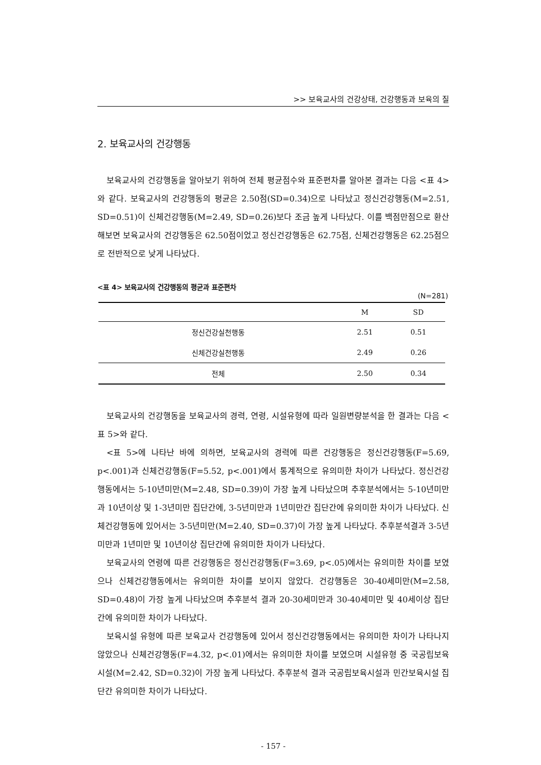>> 보육교사의 건강상태, 건강행동과 보육의 질
2. 보육교사의 건강행동
보육교사의 건강행동을 알아보기 위하여 전체 평균점수와 표준편차를 알아본 결과는 다음 <표 4>와 같다. 보육교사의 건강행동의 평균은 2.50점(SD=0.34)으로 나타났고 정신건강행동(M=2.51, SD=0.51)이 신체건강행동(M=2.49, SD=0.26)보다 조금 높게 나타났다. 이를 백점만점으로 환산해보면 보육교사의 건강행동은 62.50점이었고 정신건강행동은 62.75점, 신체건강행동은 62.25점으로 전반적으로 낮게 나타났다.
<표 4> 보육교사의 건강행동의 평균과 표준편차
(N=281)
| | M | SD |
| --- | --- | --- |
| 정신건강실천행동 | 2.51 | 0.51 |
| 신체건강실천행동 | 2.49 | 0.26 |
| 전체 | 2.50 | 0.34 |
보육교사의 건강행동을 보육교사의 경력, 연령, 시설유형에 따라 일원변량분석을 한 결과는 다음 <표 5>와 같다.
<표 5>에 나타난 바에 의하면, 보육교사의 경력에 따른 건강행동은 정신건강행동(F=5.69, p<.001)과 신체건강행동(F=5.52, p<.001)에서 통계적으로 유의미한 차이가 나타났다. 정신건강행동에서는 5-10년미만(M=2.48, SD=0.39)이 가장 높게 나타났으며 추후분석에서는 5-10년미만과 10년이상 및 1-3년미만 집단간에, 3-5년미만과 1년미만간 집단간에 유의미한 차이가 나타났다. 신체건강행동에 있어서는 3-5년미만(M=2.40, SD=0.37)이 가장 높게 나타났다. 추후분석결과 3-5년미만과 1년미만 및 10년이상 집단간에 유의미한 차이가 나타났다.
보육교사의 연령에 따른 건강행동은 정신건강행동(F=3.69, p<.05)에서는 유의미한 차이를 보였으나 신체건강행동에서는 유의미한 차이를 보이지 않았다. 건강행동은 30-40세미만(M=2.58, SD=0.48)이 가장 높게 나타났으며 추후분석 결과 20-30세미만과 30-40세미만 및 40세이상 집단간에 유의미한 차이가 나타났다.
보육시설 유형에 따른 보육교사 건강행동에 있어서 정신건강행동에서는 유의미한 차이가 나타나지 않았으나 신체건강행동(F=4.32, p<.01)에서는 유의미한 차이를 보였으며 시설유형 중 국공립보육시설(M=2.42, SD=0.32)이 가장 높게 나타났다. 추후분석 결과 국공립보육시설과 민간보육시설 집단간 유의미한 차이가 나타났다.
- 157 -